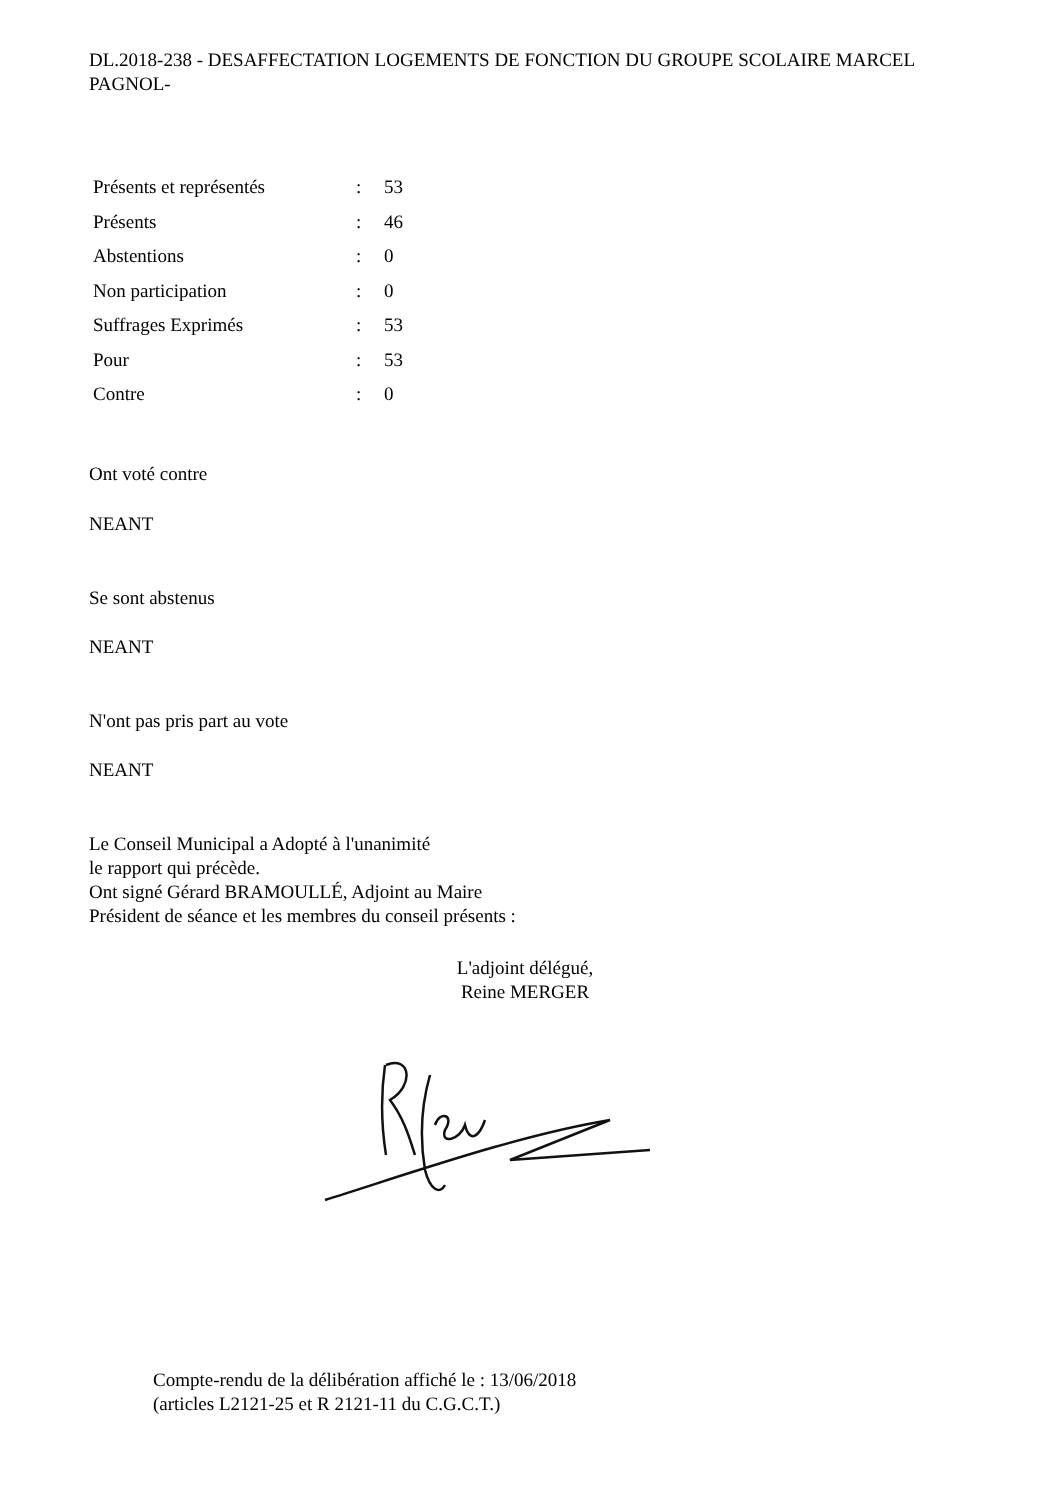DL.2018-238 - DESAFFECTATION LOGEMENTS DE FONCTION DU GROUPE SCOLAIRE MARCEL PAGNOL-
| Présents et représentés | : | 53 |
| Présents | : | 46 |
| Abstentions | : | 0 |
| Non participation | : | 0 |
| Suffrages Exprimés | : | 53 |
| Pour | : | 53 |
| Contre | : | 0 |
Ont voté contre
NEANT
Se sont abstenus
NEANT
N'ont pas pris part au vote
NEANT
Le Conseil Municipal a Adopté à l'unanimité
le rapport qui précède.
Ont signé Gérard BRAMOULLÉ, Adjoint au Maire
Président de séance et les membres du conseil présents :
L'adjoint délégué,
Reine MERGER
Compte-rendu de la délibération affiché le : 13/06/2018
(articles L2121-25 et R 2121-11 du C.G.C.T.)